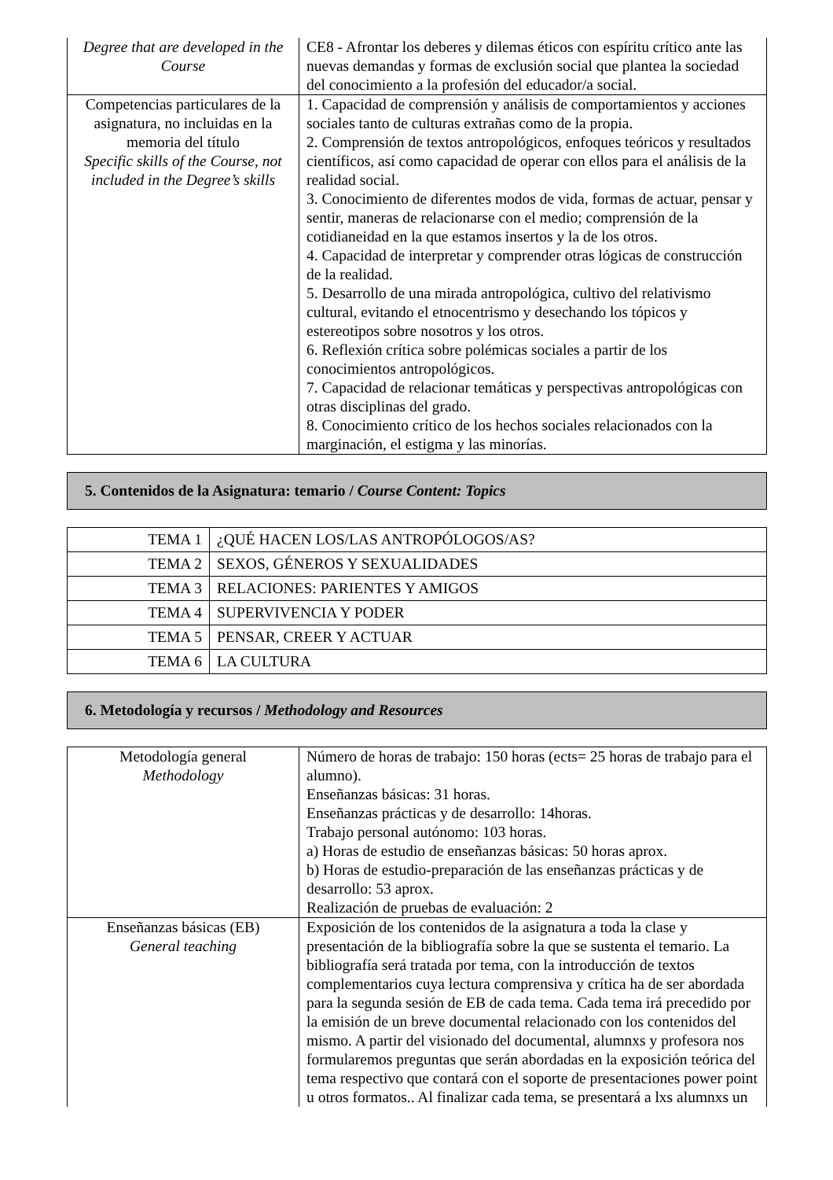| Degree that are developed in the Course | CE8 - Afrontar los deberes y dilemas éticos con espíritu crítico ante las nuevas demandas y formas de exclusión social que plantea la sociedad del conocimiento a la profesión del educador/a social. |
| Competencias particulares de la asignatura, no incluidas en la memoria del título Specific skills of the Course, not included in the Degree’s skills | 1. Capacidad de comprensión y análisis de comportamientos y acciones sociales tanto de culturas extrañas como de la propia. 2. Comprensión de textos antropológicos, enfoques teóricos y resultados científicos, así como capacidad de operar con ellos para el análisis de la realidad social. 3. Conocimiento de diferentes modos de vida, formas de actuar, pensar y sentir, maneras de relacionarse con el medio; comprensión de la cotidianeidad en la que estamos insertos y la de los otros. 4. Capacidad de interpretar y comprender otras lógicas de construcción de la realidad. 5. Desarrollo de una mirada antropológica, cultivo del relativismo cultural, evitando el etnocentrismo y desechando los tópicos y estereotipos sobre nosotros y los otros. 6. Reflexión crítica sobre polémicas sociales a partir de los conocimientos antropológicos. 7. Capacidad de relacionar temáticas y perspectivas antropológicas con otras disciplinas del grado. 8. Conocimiento crítico de los hechos sociales relacionados con la marginación, el estigma y las minorías. |
5. Contenidos de la Asignatura: temario / Course Content: Topics
| TEMA 1 | ¿QUÉ HACEN LOS/LAS ANTROPÓLOGOS/AS? |
| TEMA 2 | SEXOS, GÉNEROS Y SEXUALIDADES |
| TEMA 3 | RELACIONES: PARIENTES Y AMIGOS |
| TEMA 4 | SUPERVIVENCIA Y PODER |
| TEMA 5 | PENSAR, CREER Y ACTUAR |
| TEMA 6 | LA CULTURA |
6. Metodología y recursos / Methodology and Resources
| Metodología general Methodology | Número de horas de trabajo: 150 horas (ects= 25 horas de trabajo para el alumno). Enseñanzas básicas: 31 horas. Enseñanzas prácticas y de desarrollo: 14horas. Trabajo personal autónomo: 103 horas. a) Horas de estudio de enseñanzas básicas: 50 horas aprox. b) Horas de estudio-preparación de las enseñanzas prácticas y de desarrollo: 53 aprox. Realización de pruebas de evaluación: 2 |
| Enseñanzas básicas (EB) General teaching | Exposición de los contenidos de la asignatura a toda la clase y presentación de la bibliografía sobre la que se sustenta el temario. La bibliografía será tratada por tema, con la introducción de textos complementarios cuya lectura comprensiva y crítica ha de ser abordada para la segunda sesión de EB de cada tema. Cada tema irá precedido por la emisión de un breve documental relacionado con los contenidos del mismo. A partir del visionado del documental, alumnxs y profesora nos formularemos preguntas que serán abordadas en la exposición teórica del tema respectivo que contará con el soporte de presentaciones power point u otros formatos.. Al finalizar cada tema, se presentará a lxs alumnxs un |